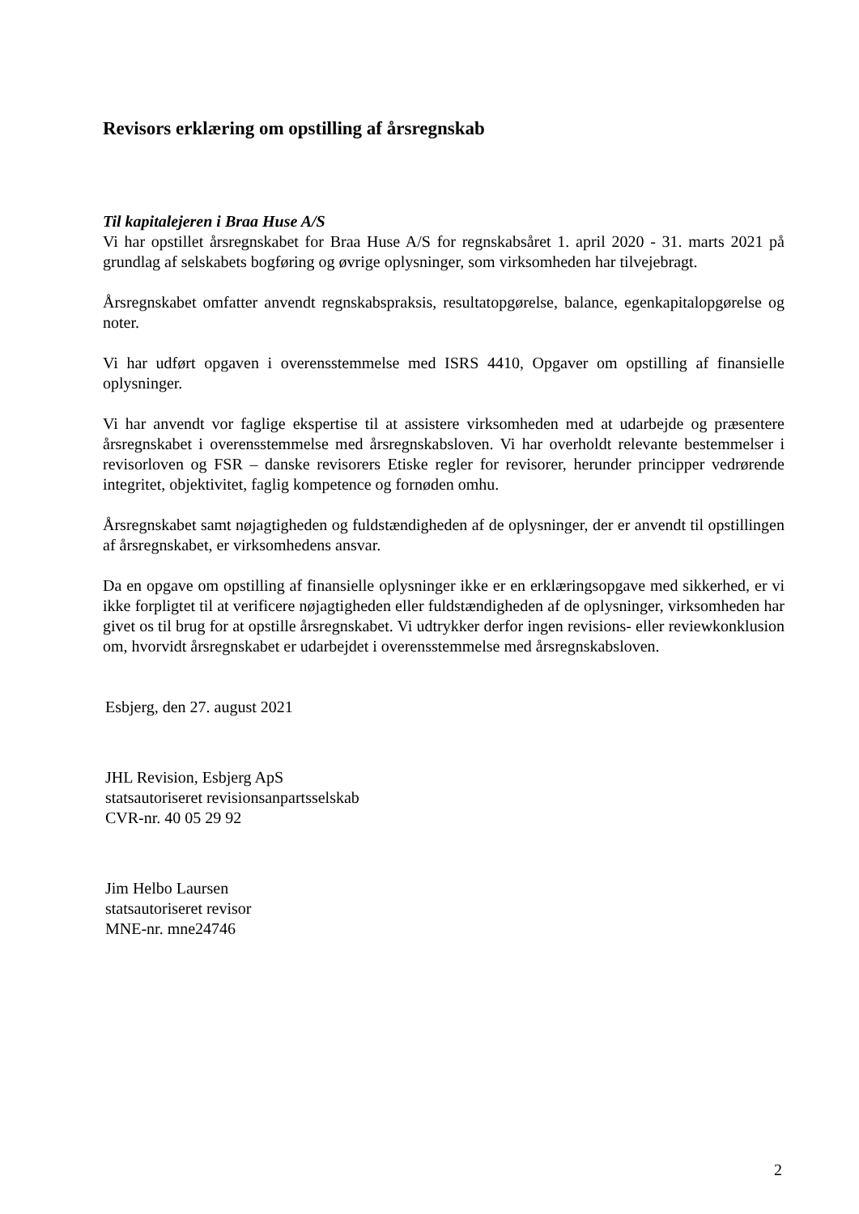Revisors erklæring om opstilling af årsregnskab
Til kapitalejeren i Braa Huse A/S
Vi har opstillet årsregnskabet for Braa Huse A/S for regnskabsåret 1. april 2020 - 31. marts 2021 på grundlag af selskabets bogføring og øvrige oplysninger, som virksomheden har tilvejebragt.
Årsregnskabet omfatter anvendt regnskabspraksis, resultatopgørelse, balance, egenkapitalopgørelse og noter.
Vi har udført opgaven i overensstemmelse med ISRS 4410, Opgaver om opstilling af finansielle oplysninger.
Vi har anvendt vor faglige ekspertise til at assistere virksomheden med at udarbejde og præsentere årsregnskabet i overensstemmelse med årsregnskabsloven. Vi har overholdt relevante bestemmelser i revisorloven og FSR – danske revisorers Etiske regler for revisorer, herunder principper vedrørende integritet, objektivitet, faglig kompetence og fornøden omhu.
Årsregnskabet samt nøjagtigheden og fuldstændigheden af de oplysninger, der er anvendt til opstillingen af årsregnskabet, er virksomhedens ansvar.
Da en opgave om opstilling af finansielle oplysninger ikke er en erklæringsopgave med sikkerhed, er vi ikke forpligtet til at verificere nøjagtigheden eller fuldstændigheden af de oplysninger, virksomheden har givet os til brug for at opstille årsregnskabet. Vi udtrykker derfor ingen revisions- eller reviewkonklusion om, hvorvidt årsregnskabet er udarbejdet i overensstemmelse med årsregnskabsloven.
Esbjerg, den 27. august 2021
JHL Revision, Esbjerg ApS
statsautoriseret revisionsanpartsselskab
CVR-nr. 40 05 29 92
Jim Helbo Laursen
statsautoriseret revisor
MNE-nr. mne24746
2